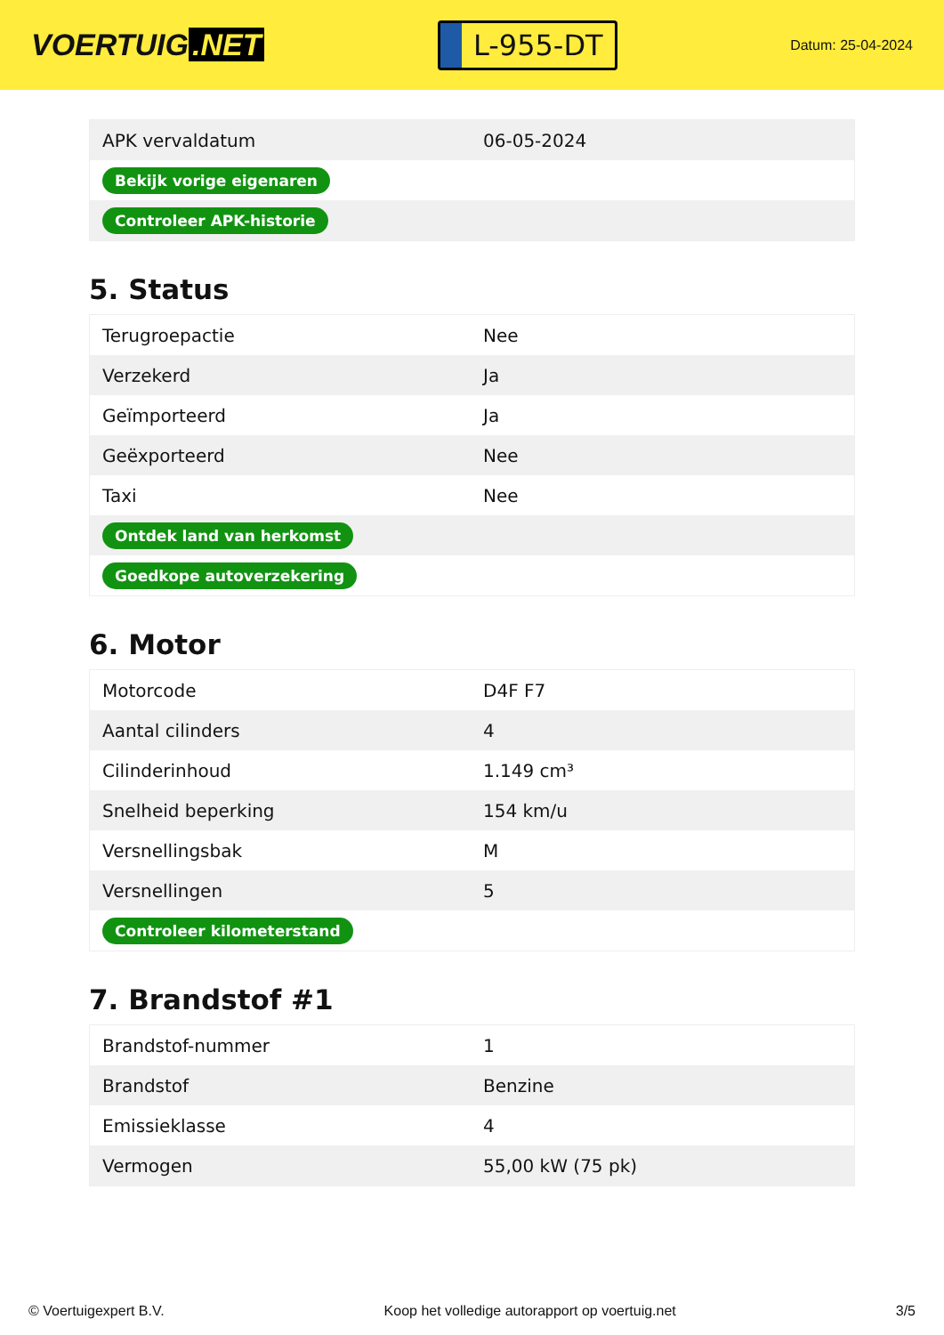VOERTUIG.NET
L-955-DT
Datum: 25-04-2024
| APK vervaldatum | 06-05-2024 |
| Bekijk vorige eigenaren | |
| Controleer APK-historie | |
5. Status
| Terugroepactie | Nee |
| Verzekerd | Ja |
| Geïmporteerd | Ja |
| Geëxporteerd | Nee |
| Taxi | Nee |
| Ontdek land van herkomst | |
| Goedkope autoverzekering | |
6. Motor
| Motorcode | D4F F7 |
| Aantal cilinders | 4 |
| Cilinderinhoud | 1.149 cm³ |
| Snelheid beperking | 154 km/u |
| Versnellingsbak | M |
| Versnellingen | 5 |
| Controleer kilometerstand | |
7. Brandstof #1
| Brandstof-nummer | 1 |
| Brandstof | Benzine |
| Emissieklasse | 4 |
| Vermogen | 55,00 kW (75 pk) |
© Voertuigexpert B.V. Koop het volledige autorapport op voertuig.net 3/5